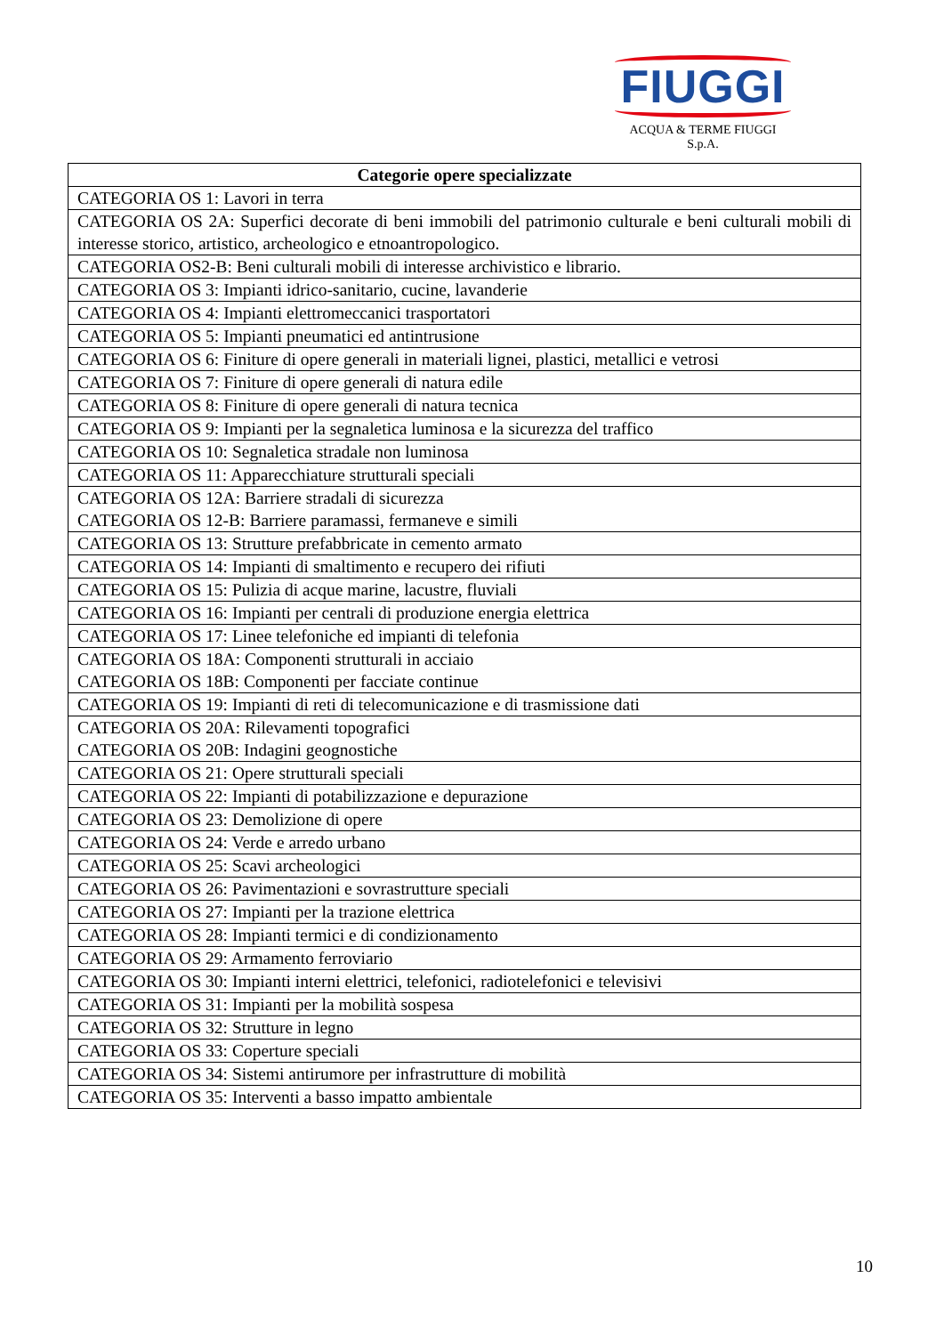FIUGGI
ACQUA & TERME FIUGGI S.p.A.
| Categorie opere specializzate |
| --- |
| CATEGORIA OS 1: Lavori in terra |
| CATEGORIA OS 2A: Superfici decorate di beni immobili del patrimonio culturale e beni culturali mobili di interesse storico, artistico, archeologico e etnoantropologico. |
| CATEGORIA OS2-B: Beni culturali mobili di interesse archivistico e librario. |
| CATEGORIA OS 3: Impianti idrico-sanitario, cucine, lavanderie |
| CATEGORIA OS 4: Impianti elettromeccanici trasportatori |
| CATEGORIA OS 5: Impianti pneumatici ed antintrusione |
| CATEGORIA OS 6: Finiture di opere generali in materiali lignei, plastici, metallici e vetrosi |
| CATEGORIA OS 7: Finiture di opere generali di natura edile |
| CATEGORIA OS 8: Finiture di opere generali di natura tecnica |
| CATEGORIA OS 9: Impianti per la segnaletica luminosa e la sicurezza del traffico |
| CATEGORIA OS 10: Segnaletica stradale non luminosa |
| CATEGORIA OS 11: Apparecchiature strutturali speciali |
| CATEGORIA OS 12A: Barriere stradali di sicurezza CATEGORIA OS 12-B: Barriere paramassi, fermaneve e simili |
| CATEGORIA OS 13: Strutture prefabbricate in cemento armato |
| CATEGORIA OS 14: Impianti di smaltimento e recupero dei rifiuti |
| CATEGORIA OS 15: Pulizia di acque marine, lacustre, fluviali |
| CATEGORIA OS 16: Impianti per centrali di produzione energia elettrica |
| CATEGORIA OS 17: Linee telefoniche ed impianti di telefonia |
| CATEGORIA OS 18A: Componenti strutturali in acciaio CATEGORIA OS 18B: Componenti per facciate continue |
| CATEGORIA OS 19: Impianti di reti di telecomunicazione e di trasmissione dati |
| CATEGORIA OS 20A: Rilevamenti topografici CATEGORIA OS 20B: Indagini geognostiche |
| CATEGORIA OS 21: Opere strutturali speciali |
| CATEGORIA OS 22: Impianti di potabilizzazione e depurazione |
| CATEGORIA OS 23: Demolizione di opere |
| CATEGORIA OS 24: Verde e arredo urbano |
| CATEGORIA OS 25: Scavi archeologici |
| CATEGORIA OS 26: Pavimentazioni e sovrastrutture speciali |
| CATEGORIA OS 27: Impianti per la trazione elettrica |
| CATEGORIA OS 28: Impianti termici e di condizionamento |
| CATEGORIA OS 29: Armamento ferroviario |
| CATEGORIA OS 30: Impianti interni elettrici, telefonici, radiotelefonici e televisivi |
| CATEGORIA OS 31: Impianti per la mobilità sospesa |
| CATEGORIA OS 32: Strutture in legno |
| CATEGORIA OS 33: Coperture speciali |
| CATEGORIA OS 34: Sistemi antirumore per infrastrutture di mobilità |
| CATEGORIA OS 35: Interventi a basso impatto ambientale |
10